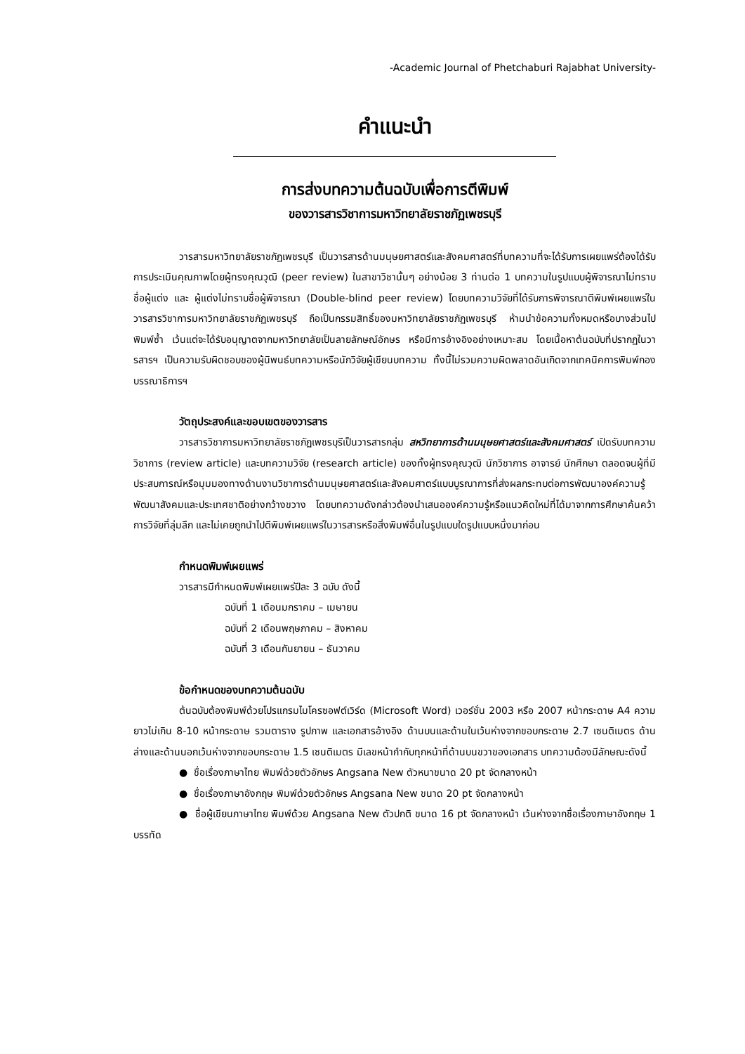-Academic Journal of Phetchaburi Rajabhat University-
คำแนะนำ
การส่งบทความต้นฉบับเพื่อการตีพิมพ์
ของวารสารวิชาการมหาวิทยาลัยราชภัฏเพชรบุรี
วารสารมหาวิทยาลัยราชภัฏเพชรบุรี เป็นวารสารด้านมนุษยศาสตร์และสังคมศาสตร์ที่บทความที่จะได้รับการเผยแพร่ต้องได้รับการประเมินคุณภาพโดยผู้ทรงคุณวุฒิ (peer review) ในสาขาวิชานั้นๆ อย่างน้อย 3 ท่านต่อ 1 บทความในรูปแบบผู้พิจารณาไม่ทราบชื่อผู้แต่ง และ ผู้แต่งไม่ทราบชื่อผู้พิจารณา (Double-blind peer review) โดยบทความวิจัยที่ได้รับการพิจารณาตีพิมพ์เผยแพร่ในวารสารวิชาการมหาวิทยาลัยราชภัฏเพชรบุรี ถือเป็นกรรมสิทธิ์ของมหาวิทยาลัยราชภัฏเพชรบุรี ห้ามนำข้อความทั้งหมดหรือบางส่วนไปพิมพ์ซ้ำ เว้นแต่จะได้รับอนุญาตจากมหาวิทยาลัยเป็นลายลักษณ์อักษร หรือมีการอ้างอิงอย่างเหมาะสม โดยเนื้อหาต้นฉบับที่ปรากฏในวารสารฯ เป็นความรับผิดชอบของผู้นิพนธ์บทความหรือนักวิจัยผู้เขียนบทความ ทั้งนี้ไม่รวมความผิดพลาดอันเกิดจากเทคนิคการพิมพ์กองบรรณาธิการฯ
วัตถุประสงค์และขอบเขตของวารสาร
วารสารวิชาการมหาวิทยาลัยราชภัฏเพชรบุรีเป็นวารสารกลุ่ม สหวิทยาการด้านมนุษยศาสตร์และสังคมศาสตร์ เปิดรับบทความวิชาการ (review article) และบทความวิจัย (research article) ของทั้งผู้ทรงคุณวุฒิ นักวิชาการ อาจารย์ นักศึกษา ตลอดจนผู้ที่มีประสบการณ์หรือมุมมองทางด้านงานวิชาการด้านมนุษยศาสตร์และสังคมศาตร์แบบบูรณาการที่ส่งผลกระทบต่อการพัฒนาองค์ความรู้ พัฒนาสังคมและประเทศชาติอย่างกว้างขวาง โดยบทความดังกล่าวต้องนำเสนอองค์ความรู้หรือแนวคิดใหม่ที่ได้มาจากการศึกษาค้นคว้า การวิจัยที่ลุ่มลึก และไม่เคยถูกนำไปตีพิมพ์เผยแพร่ในวารสารหรือสิ่งพิมพ์อื่นในรูปแบบใดรูปแบบหนึ่งมาก่อน
กำหนดพิมพ์เผยแพร่
วารสารมีกำหนดพิมพ์เผยแพร่ปีละ 3 ฉบับ ดังนี้
ฉบับที่ 1 เดือนมกราคม – เมษายน
ฉบับที่ 2 เดือนพฤษภาคม – สิงหาคม
ฉบับที่ 3 เดือนกันยายน – ธันวาคม
ข้อกำหนดของบทความต้นฉบับ
ต้นฉบับต้องพิมพ์ด้วยโปรแกรมไมโครซอฟต์เวิร์ด (Microsoft Word) เวอร์ชั่น 2003 หรือ 2007 หน้ากระดาษ A4 ความยาวไม่เกิน 8-10 หน้ากระดาษ รวมตาราง รูปภาพ และเอกสารอ้างอิง ด้านบนและด้านในเว้นห่างจากขอบกระดาษ 2.7 เซนติเมตร ด้านล่างและด้านนอกเว้นห่างจากขอบกระดาษ 1.5 เซนติเมตร มีเลขหน้ากำกับทุกหน้าที่ด้านบนขวาของเอกสาร บทความต้องมีลักษณะดังนี้
● ชื่อเรื่องภาษาไทย พิมพ์ด้วยตัวอักษร Angsana New ตัวหนาขนาด 20 pt จัดกลางหน้า
● ชื่อเรื่องภาษาอังกฤษ พิมพ์ด้วยตัวอักษร Angsana New ขนาด 20 pt จัดกลางหน้า
● ชื่อผู้เขียนภาษาไทย พิมพ์ด้วย Angsana New ตัวปกติ ขนาด 16 pt จัดกลางหน้า เว้นห่างจากชื่อเรื่องภาษาอังกฤษ 1 บรรทัด